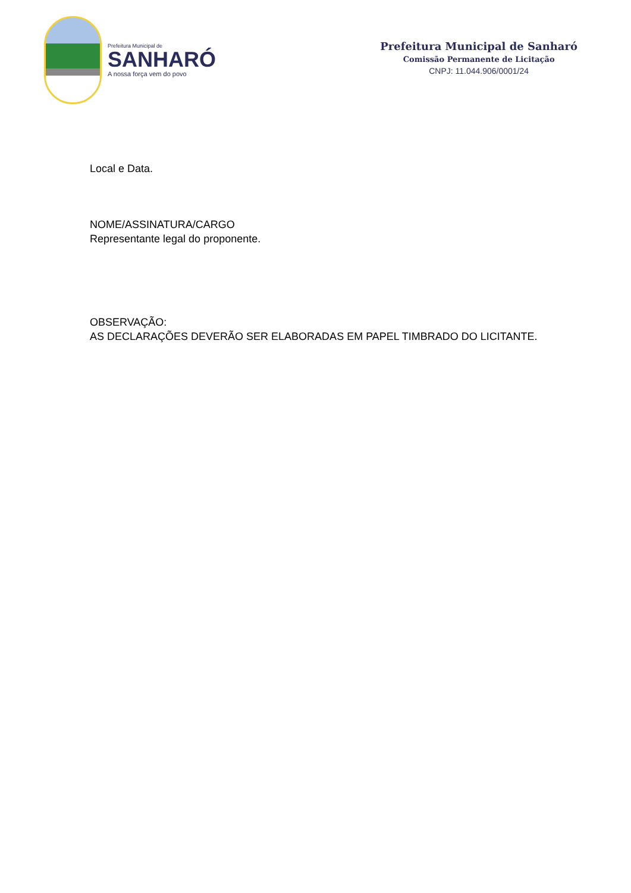Prefeitura Municipal de
SANHARÓ
A nossa força vem do povo
Prefeitura Municipal de Sanharó
Comissão Permanente de Licitação
CNPJ: 11.044.906/0001/24
Local e Data.
NOME/ASSINATURA/CARGO
Representante legal do proponente.
OBSERVAÇÃO:
AS DECLARAÇÕES DEVERÃO SER ELABORADAS EM PAPEL TIMBRADO DO LICITANTE.